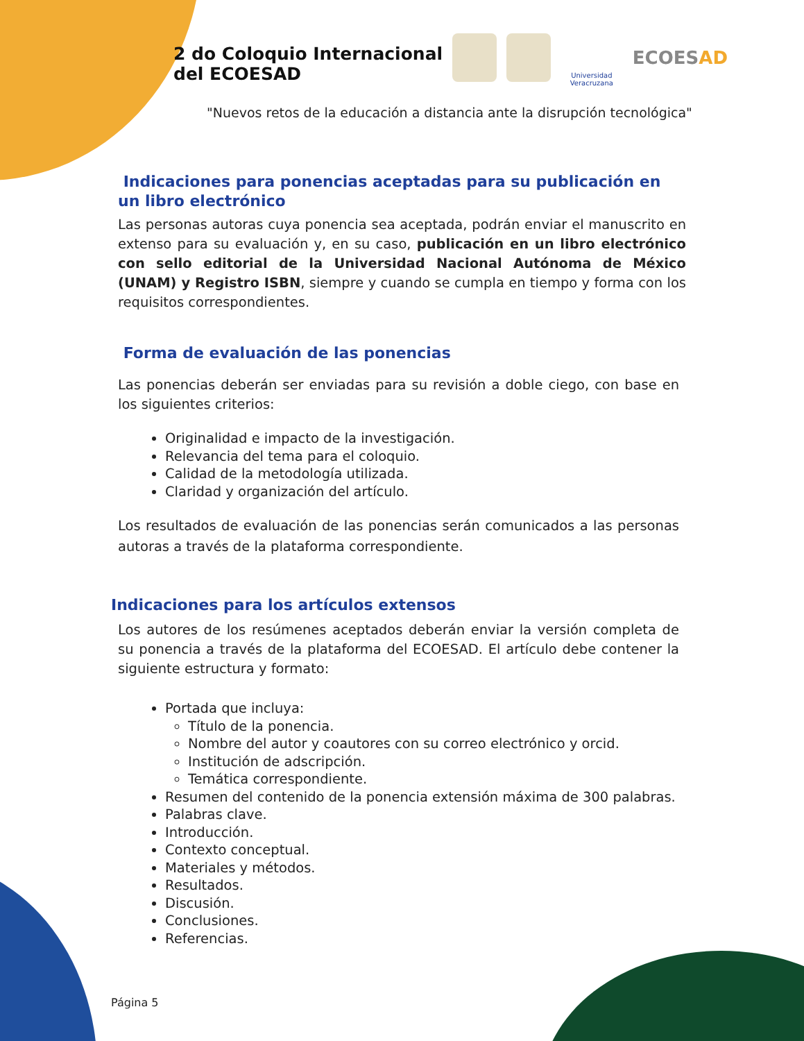2 do Coloquio Internacional
del ECOESAD
Universidad Veracruzana
ECOESAD
"Nuevos retos de la educación a distancia ante la disrupción tecnológica"
Indicaciones para ponencias aceptadas para su publicación en un libro electrónico
Las personas autoras cuya ponencia sea aceptada, podrán enviar el manuscrito en extenso para su evaluación y, en su caso, publicación en un libro electrónico con sello editorial de la Universidad Nacional Autónoma de México (UNAM) y Registro ISBN, siempre y cuando se cumpla en tiempo y forma con los requisitos correspondientes.
Forma de evaluación de las ponencias
Las ponencias deberán ser enviadas para su revisión a doble ciego, con base en los siguientes criterios:
Originalidad e impacto de la investigación.
Relevancia del tema para el coloquio.
Calidad de la metodología utilizada.
Claridad y organización del artículo.
Los resultados de evaluación de las ponencias serán comunicados a las personas autoras a través de la plataforma correspondiente.
Indicaciones para los artículos extensos
Los autores de los resúmenes aceptados deberán enviar la versión completa de su ponencia a través de la plataforma del ECOESAD. El artículo debe contener la siguiente estructura y formato:
Portada que incluya:
Título de la ponencia.
Nombre del autor y coautores con su correo electrónico y orcid.
Institución de adscripción.
Temática correspondiente.
Resumen del contenido de la ponencia extensión máxima de 300 palabras.
Palabras clave.
Introducción.
Contexto conceptual.
Materiales y métodos.
Resultados.
Discusión.
Conclusiones.
Referencias.
Página 5